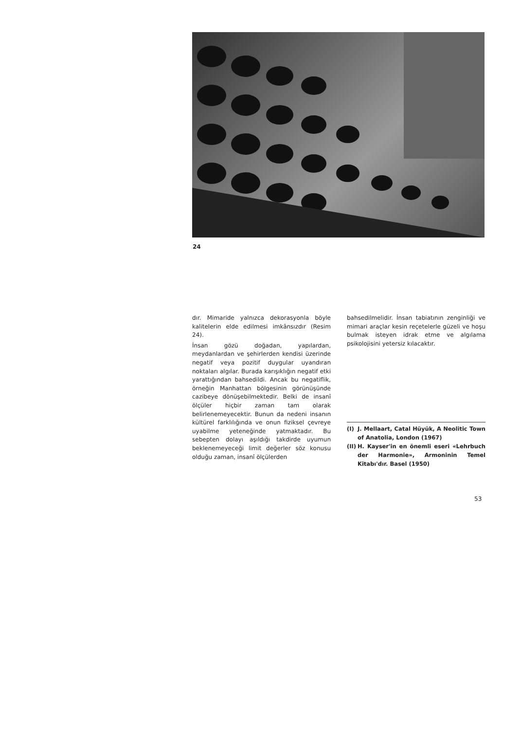24
dır. Mimaride yalnızca dekorasyonla böyle kalitelerin elde edilmesi imkânsızdır (Resim 24).
İnsan gözü doğadan, yapılardan, meydanlardan ve şehirlerden kendisi üzerinde negatif veya pozitif duygular uyandıran noktaları algılar. Burada karışıklığın negatif etki yarattığından bahsedildi. Ancak bu negatiflik, örneğin Manhattan bölgesinin görünüşünde cazibeye dönüşebilmektedir. Belki de insanî ölçüler hiçbir zaman tam olarak belirlenemeyecektir. Bunun da nedeni insanın kültürel farklılığında ve onun fiziksel çevreye uyabilme yeteneğinde yatmaktadır. Bu sebepten dolayı aşıldığı takdirde uyumun beklenemeyeceği limit değerler söz konusu olduğu zaman, insanî ölçülerden
bahsedilmelidir. İnsan tabiatının zenginliği ve mimari araçlar kesin reçetelerle güzeli ve hoşu bulmak isteyen idrak etme ve algılama psikolojisini yetersiz kılacaktır.
(I) J. Mellaart, Catal Hüyük, A Neolitic Town of Anatolia, London (1967)
(II)
H. Kayser'in en önemli eseri «Lehrbuch der Harmonie», Armoninin Temel Kitabı'dır. Basel (1950)
53